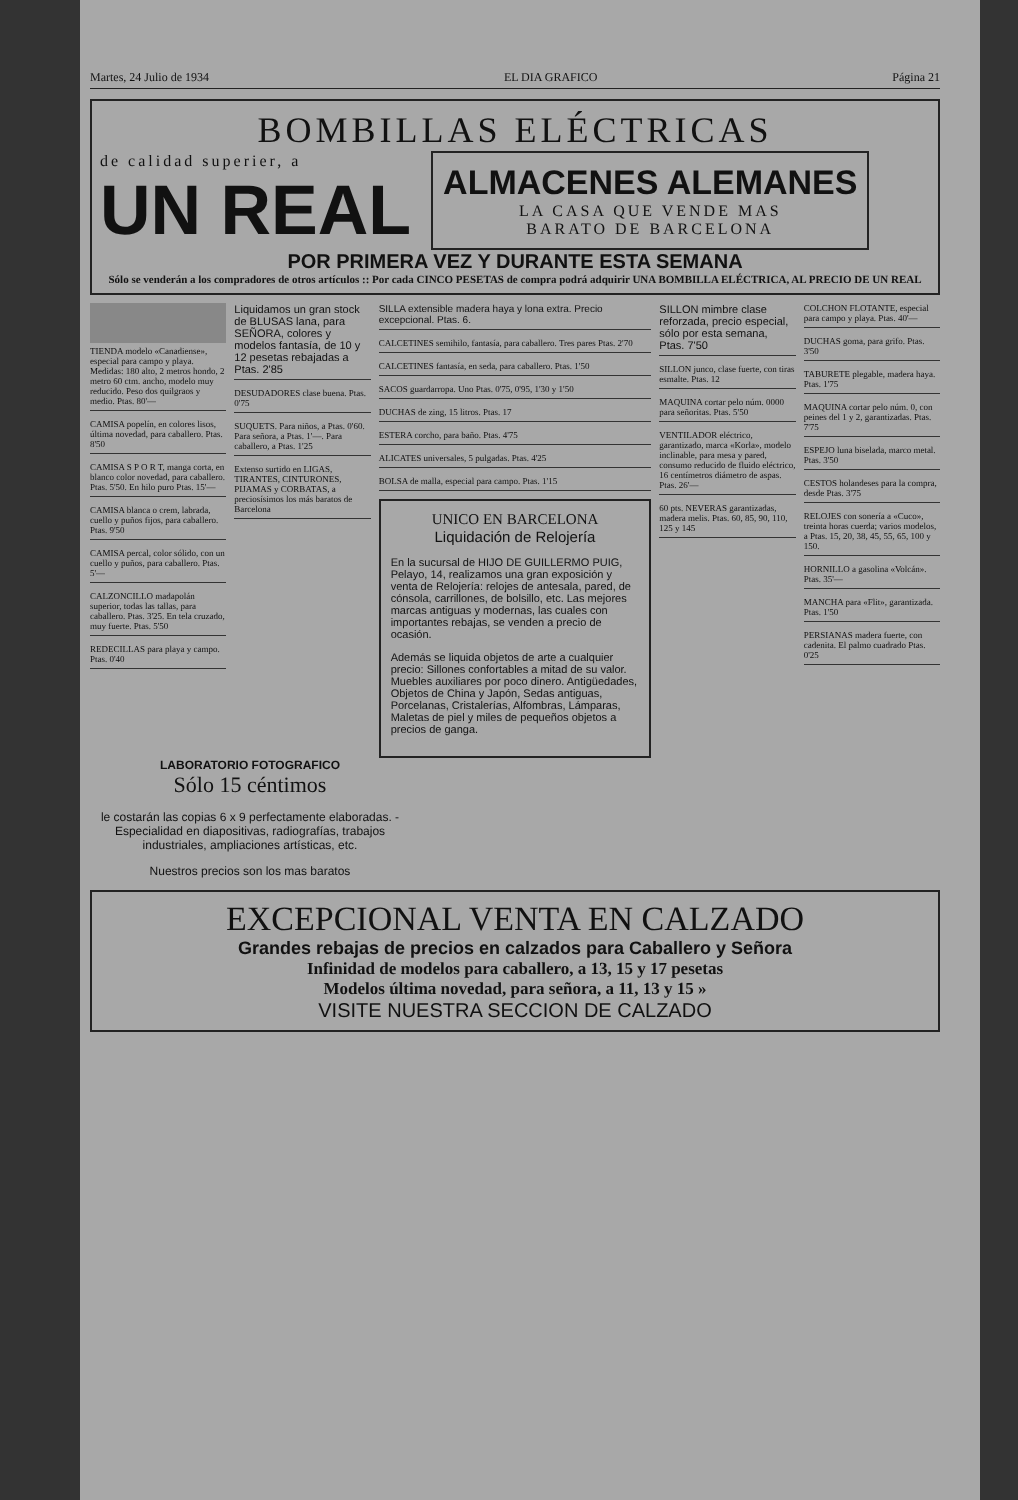Martes, 24 Julio de 1934 EL DIA GRAFICO Página 21
BOMBILLAS ELÉCTRICAS
de calidad superier, a
UN REAL
ALMACENES ALEMANES
LA CASA QUE VENDE MAS
BARATO DE BARCELONA
POR PRIMERA VEZ Y DURANTE ESTA SEMANA
Sólo se venderán a los compradores de otros artículos :: Por cada CINCO PESETAS de compra podrá adquirir UNA BOMBILLA ELÉCTRICA, AL PRECIO DE UN REAL
TIENDA modelo «Canadiense», especial para campo y playa. Medidas: 180 alto, 2 metros hondo, 2 metro 60 ctm. ancho, modelo muy reducido. Peso dos quilgraos y medio. Ptas. 80'—
CAMISA popelín, en colores lisos, última novedad, para caballero. Ptas. 8'50
CAMISA S P O R T, manga corta, en blanco color novedad, para caballero. Ptas. 5'50. En hilo puro Ptas. 15'—
CAMISA blanca o crem, labrada, cuello y puños fijos, para caballero. Ptas. 9'50
CAMISA percal, color sólido, con un cuello y puños, para caballero. Ptas. 5'—
CALZONCILLO madapolán superior, todas las tallas, para caballero. Ptas. 3'25. En tela cruzado, muy fuerte. Ptas. 5'50
REDECILLAS para playa y campo. Ptas. 0'40
Liquidamos un gran stock de BLUSAS lana, para SEÑORA, colores y modelos fantasía, de 10 y 12 pesetas rebajadas a Ptas. 2'85
DESUDADORES clase buena. Ptas. 0'75
SUQUETS. Para niños, a Ptas. 0'60. Para señora, a Ptas. 1'—. Para caballero, a Ptas. 1'25
Extenso surtido en LIGAS, TIRANTES, CINTURONES, PIJAMAS y CORBATAS, a preciosísimos los más baratos de Barcelona
SILLA extensible madera haya y lona extra. Precio excepcional. Ptas. 6.
CALCETINES semihilo, fantasía, para caballero. Tres pares Ptas. 2'70
CALCETINES fantasía, en seda, para caballero. Ptas. 1'50
SACOS guardarropa. Uno Ptas. 0'75, 0'95, 1'30 y 1'50
DUCHAS de zing, 15 litros. Ptas. 17
ESTERA corcho, para baño. Ptas. 4'75
ALICATES universales, 5 pulgadas. Ptas. 4'25
BOLSA de malla, especial para campo. Ptas. 1'15
UNICO EN BARCELONA
Liquidación de Relojería
En la sucursal de HIJO DE GUILLERMO PUIG, Pelayo, 14, realizamos una gran exposición y venta de Relojería: relojes de antesala, pared, de cónsola, carrillones, de bolsillo, etc. Las mejores marcas antiguas y modernas, las cuales con importantes rebajas, se venden a precio de ocasión.
Además se liquida objetos de arte a cualquier precio: Sillones confortables a mitad de su valor. Muebles auxiliares por poco dinero. Antigüedades, Objetos de China y Japón, Sedas antiguas, Porcelanas, Cristalerías, Alfombras, Lámparas, Maletas de piel y miles de pequeños objetos a precios de ganga.
SILLON mimbre clase reforzada, precio especial, sólo por esta semana, Ptas. 7'50
SILLON junco, clase fuerte, con tiras esmalte. Ptas. 12
MAQUINA cortar pelo núm. 0000 para señoritas. Ptas. 5'50
VENTILADOR eléctrico, garantizado, marca «Korla», modelo inclinable, para mesa y pared, consumo reducido de fluido eléctrico, 16 centímetros diámetro de aspas. Ptas. 26'—
60 pts. NEVERAS garantizadas, madera melis. Ptas. 60, 85, 90, 110, 125 y 145
COLCHON FLOTANTE, especial para campo y playa. Ptas. 40'—
DUCHAS goma, para grifo. Ptas. 3'50
TABURETE plegable, madera haya. Ptas. 1'75
MAQUINA cortar pelo núm. 0, con peines del 1 y 2, garantizadas. Ptas. 7'75
ESPEJO luna biselada, marco metal. Ptas. 3'50
CESTOS holandeses para la compra, desde Ptas. 3'75
RELOJES con sonería a «Cuco», treinta horas cuerda; varios modelos, a Ptas. 15, 20, 38, 45, 55, 65, 100 y 150.
HORNILLO a gasolina «Volcán». Ptas. 35'—
MANCHA para «Flit», garantizada. Ptas. 1'50
PERSIANAS madera fuerte, con cadenita. El palmo cuadrado Ptas. 0'25
LABORATORIO FOTOGRAFICO
Sólo 15 céntimos
le costarán las copias 6 x 9 perfectamente elaboradas. - Especialidad en diapositivas, radiografías, trabajos industriales, ampliaciones artísticas, etc.
Nuestros precios son los mas baratos
EXCEPCIONAL VENTA EN CALZADO
Grandes rebajas de precios en calzados para Caballero y Señora
Infinidad de modelos para caballero, a 13, 15 y 17 pesetas
Modelos última novedad, para señora, a 11, 13 y 15 »
VISITE NUESTRA SECCION DE CALZADO